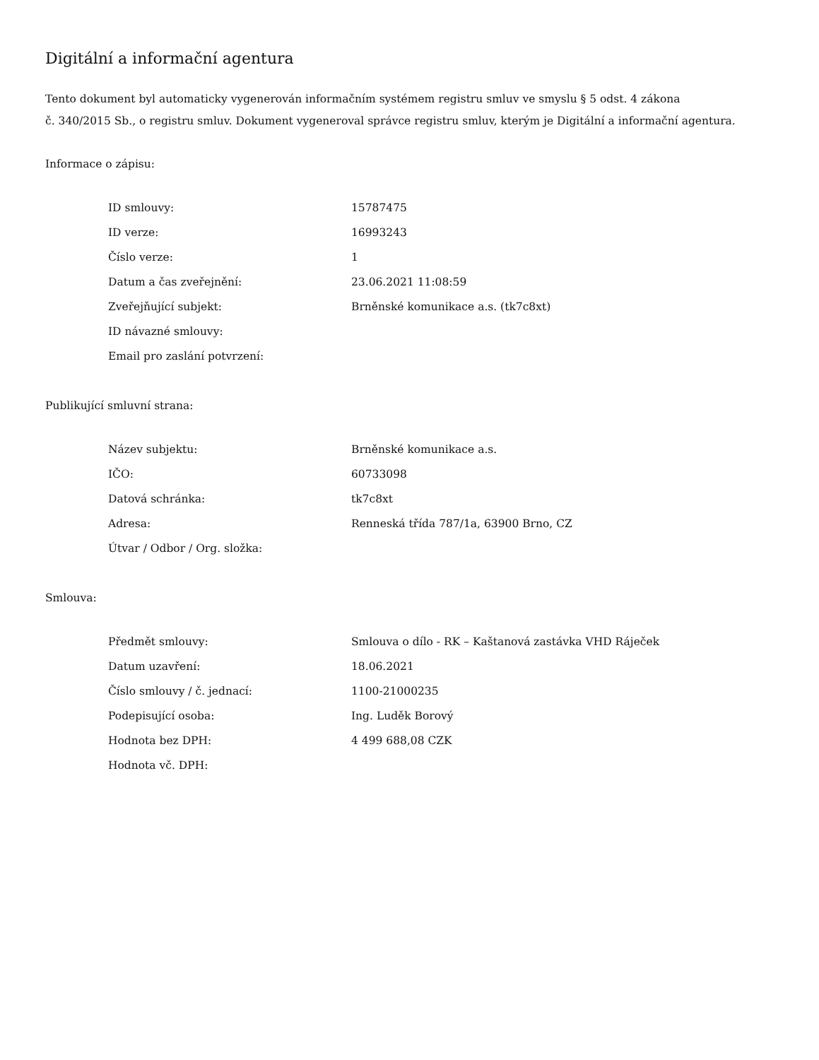Digitální a informační agentura
Tento dokument byl automaticky vygenerován informačním systémem registru smluv ve smyslu § 5 odst. 4 zákona
č. 340/2015 Sb., o registru smluv. Dokument vygeneroval správce registru smluv, kterým je Digitální a informační agentura.
Informace o zápisu:
| ID smlouvy: | 15787475 |
| ID verze: | 16993243 |
| Číslo verze: | 1 |
| Datum a čas zveřejnění: | 23.06.2021 11:08:59 |
| Zveřejňující subjekt: | Brněnské komunikace a.s. (tk7c8xt) |
| ID návazné smlouvy: | |
| Email pro zaslání potvrzení: | |
Publikující smluvní strana:
| Název subjektu: | Brněnské komunikace a.s. |
| IČO: | 60733098 |
| Datová schránka: | tk7c8xt |
| Adresa: | Renneská třída 787/1a, 63900 Brno, CZ |
| Útvar / Odbor / Org. složka: | |
Smlouva:
| Předmět smlouvy: | Smlouva o dílo - RK – Kaštanová zastávka VHD Ráječek |
| Datum uzavření: | 18.06.2021 |
| Číslo smlouvy / č. jednací: | 1100-21000235 |
| Podepisující osoba: | Ing. Luděk Borový |
| Hodnota bez DPH: | 4 499 688,08 CZK |
| Hodnota vč. DPH: | |